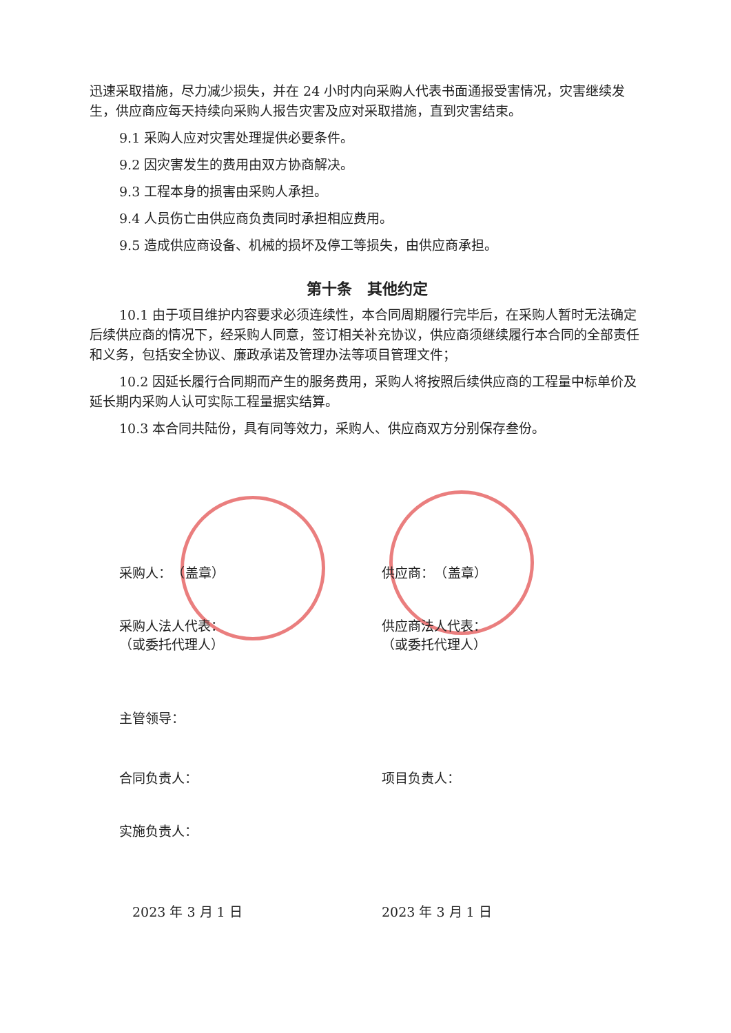迅速采取措施，尽力减少损失，并在 24 小时内向采购人代表书面通报受害情况，灾害继续发生，供应商应每天持续向采购人报告灾害及应对采取措施，直到灾害结束。
9.1 采购人应对灾害处理提供必要条件。
9.2 因灾害发生的费用由双方协商解决。
9.3 工程本身的损害由采购人承担。
9.4 人员伤亡由供应商负责同时承担相应费用。
9.5 造成供应商设备、机械的损坏及停工等损失，由供应商承担。
第十条　其他约定
10.1 由于项目维护内容要求必须连续性，本合同周期履行完毕后，在采购人暂时无法确定后续供应商的情况下，经采购人同意，签订相关补充协议，供应商须继续履行本合同的全部责任和义务，包括安全协议、廉政承诺及管理办法等项目管理文件；
10.2 因延长履行合同期而产生的服务费用，采购人将按照后续供应商的工程量中标单价及延长期内采购人认可实际工程量据实结算。
10.3 本合同共陆份，具有同等效力，采购人、供应商双方分别保存叁份。
采购人：　（盖章） 供应商：　（盖章）
采购人法人代表：
（或委托代理人）
供应商法人代表：
（或委托代理人）
主管领导：
合同负责人： 项目负责人：
实施负责人：
　2023 年 3 月 1 日 2023 年 3 月 1 日